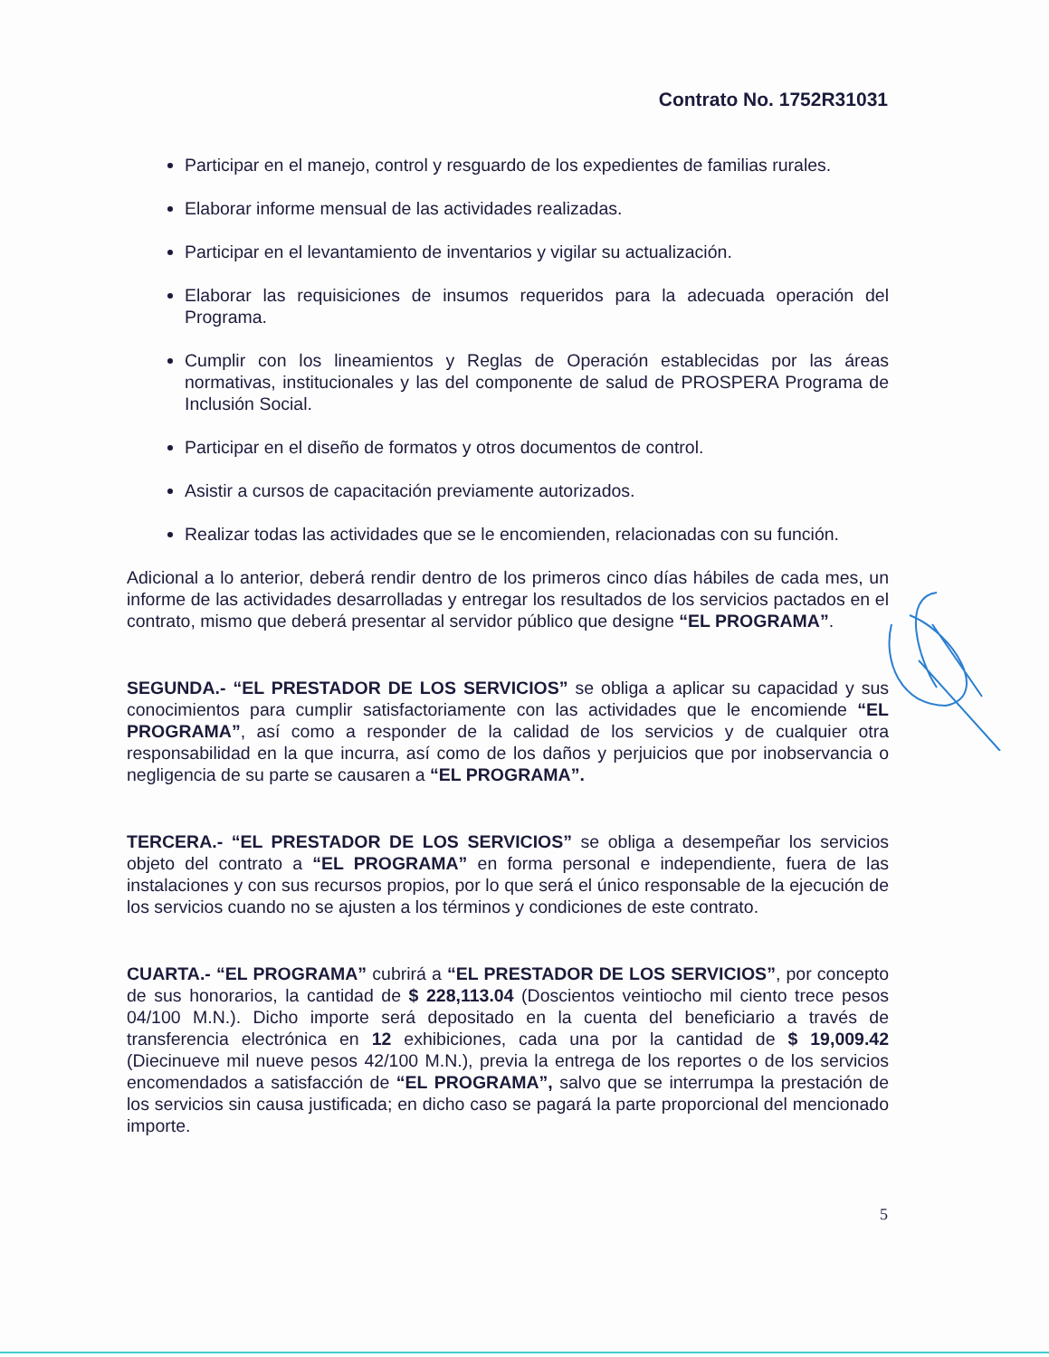Contrato No. 1752R31031
Participar en el manejo, control y resguardo de los expedientes de familias rurales.
Elaborar informe mensual de las actividades realizadas.
Participar en el levantamiento de inventarios y vigilar su actualización.
Elaborar las requisiciones de insumos requeridos para la adecuada operación del Programa.
Cumplir con los lineamientos y Reglas de Operación establecidas por las áreas normativas, institucionales y las del componente de salud de PROSPERA Programa de Inclusión Social.
Participar en el diseño de formatos y otros documentos de control.
Asistir a cursos de capacitación previamente autorizados.
Realizar todas las actividades que se le encomienden, relacionadas con su función.
Adicional a lo anterior, deberá rendir dentro de los primeros cinco días hábiles de cada mes, un informe de las actividades desarrolladas y entregar los resultados de los servicios pactados en el contrato, mismo que deberá presentar al servidor público que designe “EL PROGRAMA”.
SEGUNDA.- “EL PRESTADOR DE LOS SERVICIOS” se obliga a aplicar su capacidad y sus conocimientos para cumplir satisfactoriamente con las actividades que le encomiende “EL PROGRAMA”, así como a responder de la calidad de los servicios y de cualquier otra responsabilidad en la que incurra, así como de los daños y perjuicios que por inobservancia o negligencia de su parte se causaren a “EL PROGRAMA”.
TERCERA.- “EL PRESTADOR DE LOS SERVICIOS” se obliga a desempeñar los servicios objeto del contrato a “EL PROGRAMA” en forma personal e independiente, fuera de las instalaciones y con sus recursos propios, por lo que será el único responsable de la ejecución de los servicios cuando no se ajusten a los términos y condiciones de este contrato.
CUARTA.- “EL PROGRAMA” cubrirá a “EL PRESTADOR DE LOS SERVICIOS”, por concepto de sus honorarios, la cantidad de $ 228,113.04 (Doscientos veintiocho mil ciento trece pesos 04/100 M.N.). Dicho importe será depositado en la cuenta del beneficiario a través de transferencia electrónica en 12 exhibiciones, cada una por la cantidad de $ 19,009.42 (Diecinueve mil nueve pesos 42/100 M.N.), previa la entrega de los reportes o de los servicios encomendados a satisfacción de “EL PROGRAMA”, salvo que se interrumpa la prestación de los servicios sin causa justificada; en dicho caso se pagará la parte proporcional del mencionado importe.
5